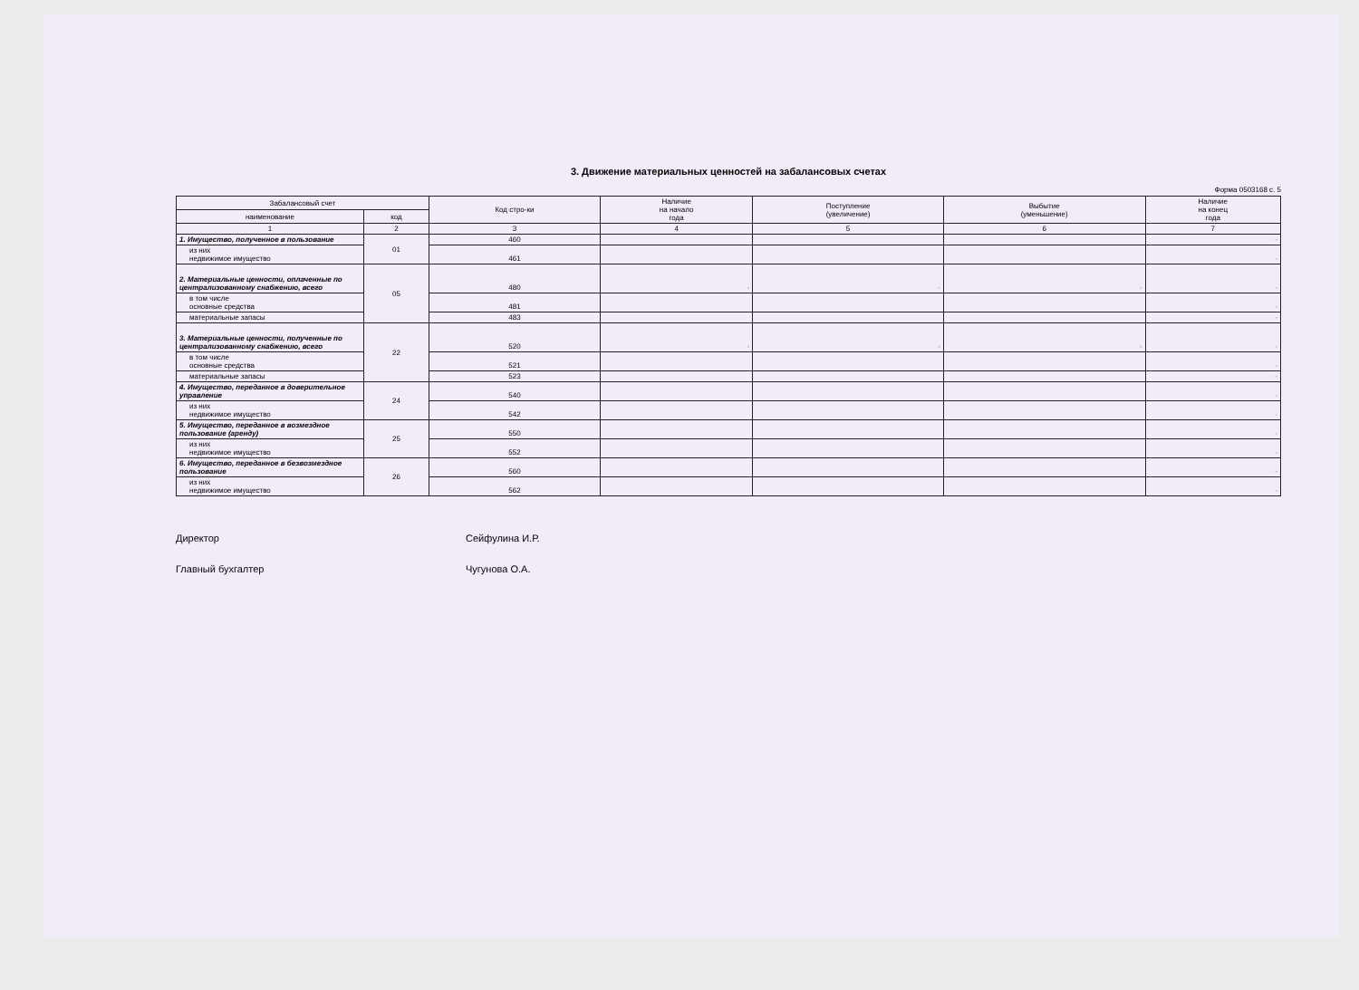3. Движение материальных ценностей на забалансовых счетах
Форма 0503168 с. 5
| Забалансовый счет | | Код стро-ки | Наличие на начало года | Поступление (увеличение) | Выбытие (уменьшение) | Наличие на конец года |
| --- | --- | --- | --- | --- | --- | --- |
| наименование | код | | | | | |
| 1 | 2 | 3 | 4 | 5 | 6 | 7 |
| 1. Имущество, полученное в пользование | 01 | 460 | | | | - |
| из них недвижимое имущество | | 461 | | | | - |
| 2. Материальные ценности, оплаченные по централизованному снабжению, всего | 05 | 480 | - | - | - | - |
| в том числе основные средства | | 481 | | | | - |
| материальные запасы | | 483 | | | | - |
| 3. Материальные ценности, полученные по централизованному снабжению, всего | 22 | 520 | - | - | - | - |
| в том числе основные средства | | 521 | | | | - |
| материальные запасы | | 523 | | | | - |
| 4. Имущество, переданное в доверительное управление | 24 | 540 | | | | - |
| из них недвижимое имущество | | 542 | | | | - |
| 5. Имущество, переданное в возмездное пользование (аренду) | 25 | 550 | | | | - |
| из них недвижимое имущество | | 552 | | | | - |
| 6. Имущество, переданное в безвозмездное пользование | 26 | 560 | | | | - |
| из них недвижимое имущество | | 562 | | | | - |
Директор Сейфулина И.Р.
Главный бухгалтер Чугунова О.А.